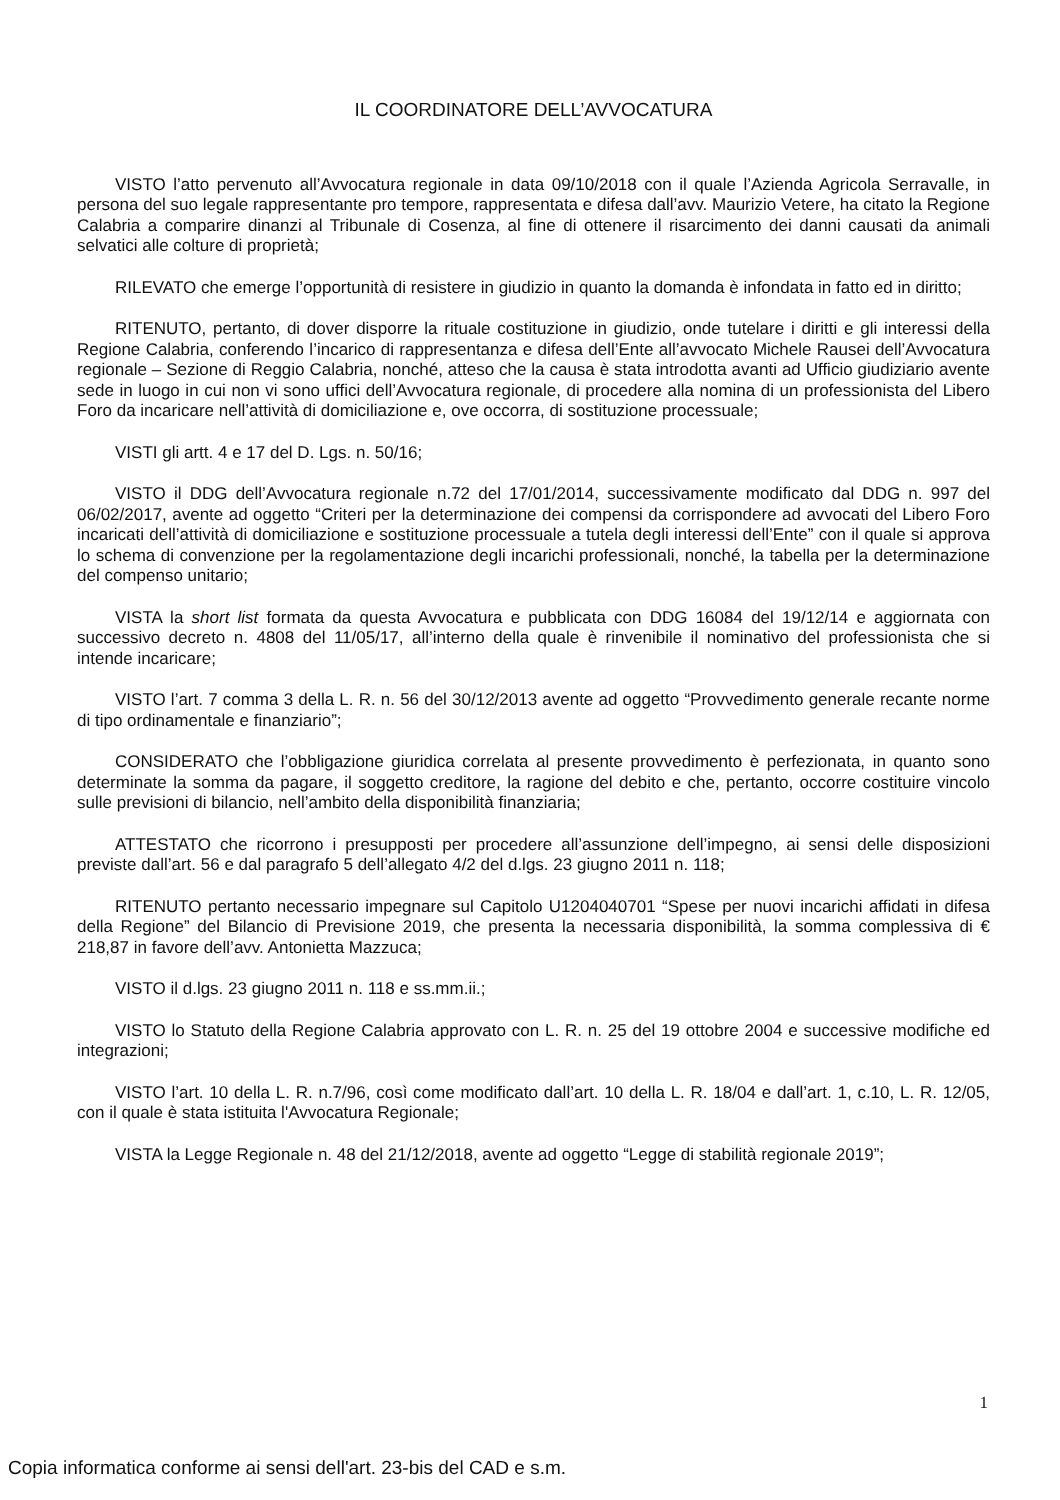IL COORDINATORE DELL’AVVOCATURA
VISTO l’atto pervenuto all’Avvocatura regionale in data 09/10/2018 con il quale l’Azienda Agricola Serravalle, in persona del suo legale rappresentante pro tempore, rappresentata e difesa dall’avv. Maurizio Vetere, ha citato la Regione Calabria a comparire dinanzi al Tribunale di Cosenza, al fine di ottenere il risarcimento dei danni causati da animali selvatici alle colture di proprietà;
RILEVATO che emerge l’opportunità di resistere in giudizio in quanto la domanda è infondata in fatto ed in diritto;
RITENUTO, pertanto, di dover disporre la rituale costituzione in giudizio, onde tutelare i diritti e gli interessi della Regione Calabria, conferendo l’incarico di rappresentanza e difesa dell’Ente all’avvocato Michele Rausei dell’Avvocatura regionale – Sezione di Reggio Calabria, nonché, atteso che la causa è stata introdotta avanti ad Ufficio giudiziario avente sede in luogo in cui non vi sono uffici dell’Avvocatura regionale, di procedere alla nomina di un professionista del Libero Foro da incaricare nell’attività di domiciliazione e, ove occorra, di sostituzione processuale;
VISTI gli artt. 4 e 17 del D. Lgs. n. 50/16;
VISTO il DDG dell’Avvocatura regionale n.72 del 17/01/2014, successivamente modificato dal DDG n. 997 del 06/02/2017, avente ad oggetto “Criteri per la determinazione dei compensi da corrispondere ad avvocati del Libero Foro incaricati dell’attività di domiciliazione e sostituzione processuale a tutela degli interessi dell’Ente” con il quale si approva lo schema di convenzione per la regolamentazione degli incarichi professionali, nonché, la tabella per la determinazione del compenso unitario;
VISTA la short list formata da questa Avvocatura e pubblicata con DDG 16084 del 19/12/14 e aggiornata con successivo decreto n. 4808 del 11/05/17, all’interno della quale è rinvenibile il nominativo del professionista che si intende incaricare;
VISTO l’art. 7 comma 3 della L. R. n. 56 del 30/12/2013 avente ad oggetto “Provvedimento generale recante norme di tipo ordinamentale e finanziario”;
CONSIDERATO che l’obbligazione giuridica correlata al presente provvedimento è perfezionata, in quanto sono determinate la somma da pagare, il soggetto creditore, la ragione del debito e che, pertanto, occorre costituire vincolo sulle previsioni di bilancio, nell’ambito della disponibilità finanziaria;
ATTESTATO che ricorrono i presupposti per procedere all’assunzione dell’impegno, ai sensi delle disposizioni previste dall’art. 56 e dal paragrafo 5 dell’allegato 4/2 del d.lgs. 23 giugno 2011 n. 118;
RITENUTO pertanto necessario impegnare sul Capitolo U1204040701 “Spese per nuovi incarichi affidati in difesa della Regione” del Bilancio di Previsione 2019, che presenta la necessaria disponibilità, la somma complessiva di € 218,87 in favore dell’avv. Antonietta Mazzuca;
VISTO il d.lgs. 23 giugno 2011 n. 118 e ss.mm.ii.;
VISTO lo Statuto della Regione Calabria approvato con L. R. n. 25 del 19 ottobre 2004 e successive modifiche ed integrazioni;
VISTO l’art. 10 della L. R. n.7/96, così come modificato dall’art. 10 della L. R. 18/04 e dall’art. 1, c.10, L. R. 12/05, con il quale è stata istituita l'Avvocatura Regionale;
VISTA la Legge Regionale n. 48 del 21/12/2018, avente ad oggetto “Legge di stabilità regionale 2019”;
1
Copia informatica conforme ai sensi dell'art. 23-bis del CAD e s.m.